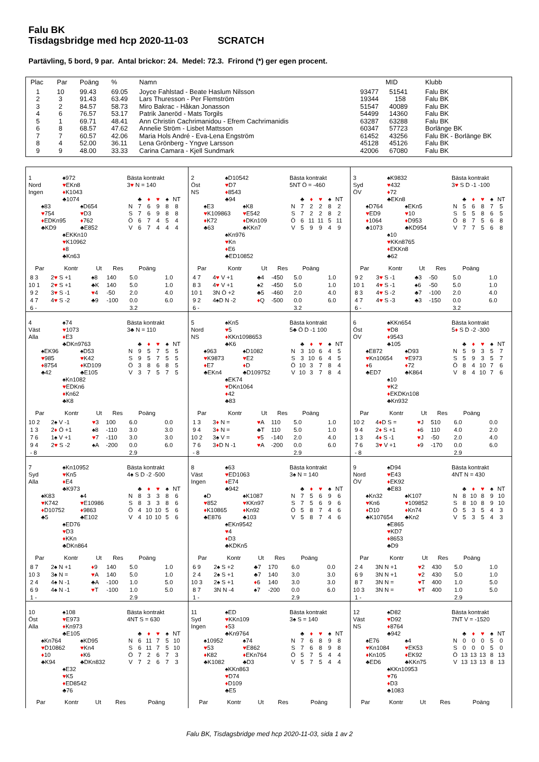Falu BK
Tisdagsbridge med hcp 2020-11-03 SCRATCH
Partävling, 5 bord, 9 par. Antal brickor: 24. Medel: 72.3. Frirond (*) ger egen procent.
| Plac | Par | Poäng | % | Namn | | MID | Klubb |
| --- | --- | --- | --- | --- | --- | --- | --- |
| 1 | 10 | 99.43 | 69.05 | Joyce Fahlstad - Beate Haslum Nilsson | 93477 | 51541 | Falu BK |
| 2 | 3 | 91.43 | 63.49 | Lars Thuresson - Per Flemström | 19344 | 158 | Falu BK |
| 3 | 2 | 84.57 | 58.73 | Miro Bakrac - Håkan Jonasson | 51547 | 40089 | Falu BK |
| 4 | 6 | 76.57 | 53.17 | Patrik Janeröd - Mats Torgils | 54499 | 14360 | Falu BK |
| 5 | 1 | 69.71 | 48.41 | Ann Christin Cachrimanidou - Efrem Cachrimanidis | 63287 | 63288 | Falu BK |
| 6 | 8 | 68.57 | 47.62 | Annelie Ström - Lisbet Mattsson | 60347 | 57723 | Borlänge BK |
| 7 | 7 | 60.57 | 42.06 | Maria Hols André - Eva-Lena Engström | 61452 | 43256 | Falu BK - Borlänge BK |
| 8 | 4 | 52.00 | 36.11 | Lena Grönberg - Yngve Larsson | 45128 | 45126 | Falu BK |
| 9 | 9 | 48.00 | 33.33 | Carina Camara - Kjell Sundmark | 42006 | 67080 | Falu BK |
1
Nord
Ingen
♠972
♥EKn8
♦K1043
♣1074
♠83
♥754
♦EDKn95
♣KD9
♠D654
♥D3
♦762
♣E852
♠EKKn10
♥K10962
♦8
♣Kn63
Bästa kontrakt
3♥ N = 140
| | ♣ | ♦ | ♥ | ♠ | NT |
| --- | --- | --- | --- | --- | --- |
| N | 7 | 6 | 9 | 8 | 8 |
| S | 7 | 6 | 9 | 8 | 8 |
| Ö | 6 | 7 | 4 | 5 | 4 |
| V | 6 | 7 | 4 | 4 | 4 |
| Par | Kontr | Ut | Res | Poäng | |
| --- | --- | --- | --- | --- | --- |
| 8 3 | 2 ♥ S +1 | ♠8 | 140 | 5.0 | 1.0 |
| 10 1 | 2 ♥ S +1 | ♣K | 140 | 5.0 | 1.0 |
| 9 2 | 3 ♥ S -1 | ♥ 4 | -50 | 2.0 | 4.0 |
| 4 7 | 4 ♥ S -2 | ♣9 | -100 | 0.0 | 6.0 |
| 6 - | | | | 3.2 | |
2
Öst
NS
♠D10542
♥D7
♦8543
♣94
♠E3
♥K109863
♦K72
♣63
♠K8
♥E542
♦DKn109
♣KKn7
♠Kn976
♥Kn
♦E6
♣ED10852
Bästa kontrakt
5NT Ö = -460
| | ♣ | ♦ | ♥ | ♠ | NT |
| --- | --- | --- | --- | --- | --- |
| N | 7 | 2 | 2 | 8 | 2 |
| S | 7 | 2 | 2 | 8 | 2 |
| Ö | 6 | 11 | 11 | 5 | 11 |
| V | 5 | 9 | 9 | 4 | 9 |
| Par | Kontr | Ut | Res | Poäng | |
| --- | --- | --- | --- | --- | --- |
| 4 7 | 4 ♥ V +1 | ♣4 | -450 | 5.0 | 1.0 |
| 8 3 | 4 ♥ V +1 | ♠2 | -450 | 5.0 | 1.0 |
| 10 1 | 3N Ö +2 | ♣5 | -460 | 2.0 | 4.0 |
| 9 2 | 4♠D N -2 | ♦ Q | -500 | 0.0 | 6.0 |
| 6 - | | | | 3.2 | |
3
Syd
ÖV
♠K9832
♥432
♦72
♣EKn8
♠D764
♥ED9
♦1064
♣1073
♠EKn5
♥10
♦D953
♣KD954
♠10
♥KKn8765
♦EKKn8
♣62
Bästa kontrakt
3♥ S D -1 -100
| | ♣ | ♦ | ♥ | ♠ | NT |
| --- | --- | --- | --- | --- | --- |
| N | 5 | 6 | 8 | 7 | 5 |
| S | 5 | 5 | 8 | 6 | 5 |
| Ö | 8 | 7 | 5 | 6 | 8 |
| V | 7 | 7 | 5 | 6 | 8 |
| Par | Kontr | Ut | Res | Poäng | |
| --- | --- | --- | --- | --- | --- |
| 9 2 | 3 ♥ S -1 | ♣3 | -50 | 5.0 | 1.0 |
| 10 1 | 4 ♥ S -1 | ♠6 | -50 | 5.0 | 1.0 |
| 8 3 | 4 ♥ S -2 | ♣7 | -100 | 2.0 | 4.0 |
| 4 7 | 4 ♥ S -3 | ♣3 | -150 | 0.0 | 6.0 |
| 6 - | | | | 3.2 | |
4
Väst
Alla
♠74
♥1073
♦E3
♣DKn9763
♠EK96
♥985
♦8754
♣42
♠D53
♥K42
♦KD109
♣E105
♠Kn1082
♥EDKn6
♦Kn62
♣K8
Bästa kontrakt
3♣ N = 110
| | ♣ | ♦ | ♥ | ♠ | NT |
| --- | --- | --- | --- | --- | --- |
| N | 9 | 5 | 7 | 5 | 5 |
| S | 9 | 5 | 7 | 5 | 5 |
| Ö | 3 | 8 | 6 | 8 | 5 |
| V | 3 | 7 | 5 | 7 | 5 |
| Par | Kontr | Ut | Res | Poäng | |
| --- | --- | --- | --- | --- | --- |
| 10 2 | 2♠ V -1 | ♥ 3 | 100 | 6.0 | 0.0 |
| 1 3 | 2 ♦ Ö +1 | ♠8 | -110 | 3.0 | 3.0 |
| 7 6 | 1♠ V +1 | ♥ 7 | -110 | 3.0 | 3.0 |
| 9 4 | 2 ♥ S -2 | ♠A | -200 | 0.0 | 6.0 |
| - 8 | | | | 2.9 | |
5
Nord
NS
♠Kn5
♥5
♦KKn1098653
♣K6
♠963
♥K9873
♦E7
♣EKn4
♠D1082
♥E2
♦D
♣D109752
♠EK74
♥DKn1064
♦42
♣83
Bästa kontrakt
5♣ Ö D -1 100
| | ♣ | ♦ | ♥ | ♠ | NT |
| --- | --- | --- | --- | --- | --- |
| N | 3 | 10 | 6 | 4 | 5 |
| S | 3 | 10 | 6 | 4 | 5 |
| Ö | 10 | 3 | 7 | 8 | 4 |
| V | 10 | 3 | 7 | 8 | 4 |
| Par | Kontr | Ut | Res | Poäng | |
| --- | --- | --- | --- | --- | --- |
| 1 3 | 3 ♦ N = | ♥ A | 110 | 5.0 | 1.0 |
| 9 4 | 3 ♦ N = | ♣T | 110 | 5.0 | 1.0 |
| 10 2 | 3♠ V = | ♥ 5 | -140 | 2.0 | 4.0 |
| 7 6 | 3 ♦ D N -1 | ♥ A | -200 | 0.0 | 6.0 |
| - 8 | | | | 2.9 | |
6
Öst
ÖV
♠KKn654
♥D8
♦9543
♣105
♠E872
♥Kn10654
♦6
♣ED7
♠D93
♥E973
♦72
♣K864
♠10
♥K2
♦EKDKn108
♣Kn932
Bästa kontrakt
5♦ S D -2 -300
| | ♣ | ♦ | ♥ | ♠ | NT |
| --- | --- | --- | --- | --- | --- |
| N | 5 | 9 | 3 | 5 | 7 |
| S | 5 | 9 | 3 | 5 | 7 |
| Ö | 8 | 4 | 10 | 7 | 6 |
| V | 8 | 4 | 10 | 7 | 6 |
| Par | Kontr | Ut | Res | Poäng | |
| --- | --- | --- | --- | --- | --- |
| 10 2 | 4 ♦ D S = | ♥ J | 510 | 6.0 | 0.0 |
| 9 4 | 2 ♦ S +1 | ♦ 6 | 110 | 4.0 | 2.0 |
| 1 3 | 4 ♦ S -1 | ♥ J | -50 | 2.0 | 4.0 |
| 7 6 | 3 ♥ V +1 | ♦ 9 | -170 | 0.0 | 6.0 |
| - 8 | | | | 2.9 | |
7
Syd
Alla
♠Kn10952
♥Kn5
♦E4
♣K973
♠K83
♥K742
♦D10752
♣5
♠4
♥E10986
♦9863
♣E102
♠ED76
♥D3
♦KKn
♣DKn864
Bästa kontrakt
4♠ S D -2 -500
| | ♣ | ♦ | ♥ | ♠ | NT |
| --- | --- | --- | --- | --- | --- |
| N | 8 | 3 | 3 | 8 | 6 |
| S | 8 | 3 | 3 | 8 | 6 |
| Ö | 4 | 10 | 10 | 5 | 6 |
| V | 4 | 10 | 10 | 5 | 6 |
| Par | Kontr | Ut | Res | Poäng | |
| --- | --- | --- | --- | --- | --- |
| 8 7 | 2♠ N +1 | ♦ 9 | 140 | 5.0 | 1.0 |
| 10 3 | 3♠ N = | ♥ A | 140 | 5.0 | 1.0 |
| 2 4 | 4♠ N -1 | ♣A | -100 | 1.0 | 5.0 |
| 6 9 | 4♠ N -1 | ♥ T | -100 | 1.0 | 5.0 |
| 1 - | | | | 2.9 | |
8
Väst
Ingen
♠63
♥ED1063
♦E74
♣942
♠D
♥852
♦K10865
♣E876
♠K1087
♥KKn97
♦Kn92
♣103
♠EKn9542
♥4
♦D3
♣KDKn5
Bästa kontrakt
3♠ N = 140
| | ♣ | ♦ | ♥ | ♠ | NT |
| --- | --- | --- | --- | --- | --- |
| N | 7 | 5 | 6 | 9 | 6 |
| S | 7 | 5 | 6 | 9 | 6 |
| Ö | 5 | 8 | 7 | 4 | 6 |
| V | 5 | 8 | 7 | 4 | 6 |
| Par | Kontr | Ut | Res | Poäng | |
| --- | --- | --- | --- | --- | --- |
| 6 9 | 2♠ S +2 | ♣7 | 170 | 6.0 | 0.0 |
| 2 4 | 2♠ S +1 | ♣7 | 140 | 3.0 | 3.0 |
| 10 3 | 2♠ S +1 | ♦ 6 | 140 | 3.0 | 3.0 |
| 8 7 | 3N N -4 | ♠7 | -200 | 0.0 | 6.0 |
| 1 - | | | | 2.9 | |
9
Nord
ÖV
♠D94
♥E43
♦EK92
♣E83
♠Kn32
♥Kn6
♦D10
♣K107654
♠K107
♥109852
♦Kn74
♣Kn2
♠E865
♥KD7
♦8653
♣D9
Bästa kontrakt
4NT N = 430
| | ♣ | ♦ | ♥ | ♠ | NT |
| --- | --- | --- | --- | --- | --- |
| N | 8 | 10 | 8 | 9 | 10 |
| S | 8 | 10 | 8 | 9 | 10 |
| Ö | 5 | 3 | 5 | 4 | 3 |
| V | 5 | 3 | 5 | 4 | 3 |
| Par | Kontr | Ut | Res | Poäng | |
| --- | --- | --- | --- | --- | --- |
| 2 4 | 3N N +1 | ♥ 2 | 430 | 5.0 | 1.0 |
| 6 9 | 3N N +1 | ♥ 2 | 430 | 5.0 | 1.0 |
| 8 7 | 3N N = | ♥ T | 400 | 1.0 | 5.0 |
| 10 3 | 3N N = | ♥ T | 400 | 1.0 | 5.0 |
| 1 - | | | | 2.9 | |
10
Öst
Alla
♠108
♥E973
♦Kn973
♣E105
♠Kn764
♥D10862
♦10
♣K94
♠KD95
♥Kn4
♦K6
♣DKn832
♠E32
♥K5
♦ED8542
♣76
Bästa kontrakt
4NT S = 630
| | ♣ | ♦ | ♥ | ♠ | NT |
| --- | --- | --- | --- | --- | --- |
| N | 6 | 11 | 7 | 5 | 10 |
| S | 6 | 11 | 7 | 5 | 10 |
| Ö | 7 | 2 | 6 | 7 | 3 |
| V | 7 | 2 | 6 | 7 | 3 |
| Par | Kontr | Ut | Res | Poäng | |
| --- | --- | --- | --- | --- | --- |
11
Syd
Ingen
♠ED
♥KKn109
♦53
♣Kn9764
♠10952
♥53
♦K82
♣K1082
♠74
♥E862
♦EKn764
♣D3
♠KKn863
♥D74
♦D109
♣E5
Bästa kontrakt
3♠ S = 140
| | ♣ | ♦ | ♥ | ♠ | NT |
| --- | --- | --- | --- | --- | --- |
| N | 7 | 6 | 8 | 9 | 8 |
| S | 7 | 6 | 8 | 9 | 8 |
| Ö | 5 | 7 | 5 | 4 | 4 |
| V | 5 | 7 | 5 | 4 | 4 |
| Par | Kontr | Ut | Res | Poäng | |
| --- | --- | --- | --- | --- | --- |
12
Väst
NS
♠D82
♥D92
♦8764
♣942
♠E76
♥Kn1084
♦Kn105
♣ED6
♠4
♥EK53
♦EK92
♣KKn75
♠KKn10953
♥76
♦D3
♣1083
Bästa kontrakt
7NT V = -1520
| | ♣ | ♦ | ♥ | ♠ | NT |
| --- | --- | --- | --- | --- | --- |
| N | 0 | 0 | 0 | 5 | 0 |
| S | 0 | 0 | 0 | 5 | 0 |
| Ö | 13 | 13 | 13 | 8 | 13 |
| V | 13 | 13 | 13 | 8 | 13 |
| Par | Kontr | Ut | Res | Poäng | |
| --- | --- | --- | --- | --- | --- |
Falu BK, Tisdagsbridge med hcp 2020-11-03, sida 1 av 2